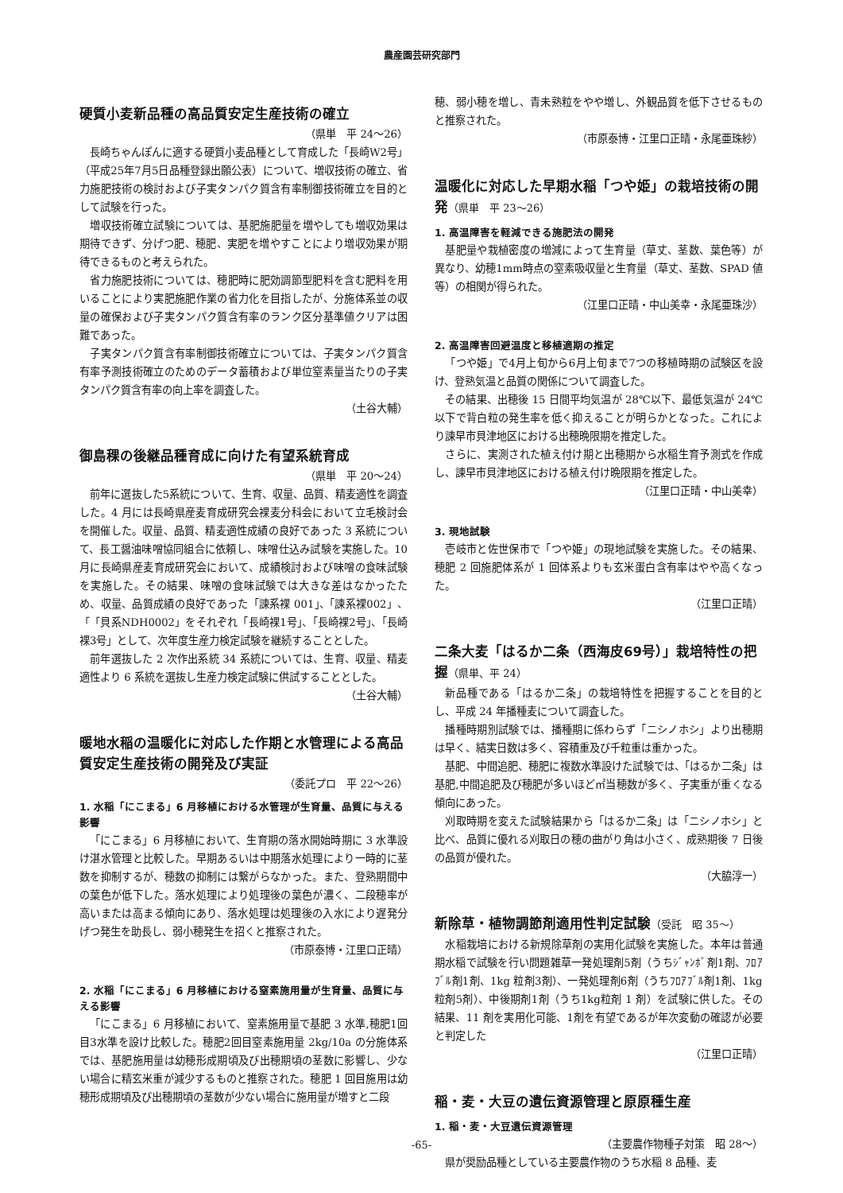農産園芸研究部門
硬質小麦新品種の高品質安定生産技術の確立
（県単　平 24～26）
長崎ちゃんぽんに適する硬質小麦品種として育成した「長崎W2号」（平成25年7月5日品種登録出願公表）について、増収技術の確立、省力施肥技術の検討および子実タンパク質含有率制御技術確立を目的として試験を行った。
増収技術確立試験については、基肥施肥量を増やしても増収効果は期待できず、分げつ肥、穂肥、実肥を増やすことにより増収効果が期待できるものと考えられた。
省力施肥技術については、穂肥時に肥効調節型肥料を含む肥料を用いることにより実肥施肥作業の省力化を目指したが、分施体系並の収量の確保および子実タンパク質含有率のランク区分基準値クリアは困難であった。
子実タンパク質含有率制御技術確立については、子実タンパク質含有率予測技術確立のためのデータ蓄積および単位窒素量当たりの子実タンパク質含有率の向上率を調査した。
（土谷大輔）
御島稞の後継品種育成に向けた有望系統育成
（県単　平 20～24）
前年に選抜した5系統について、生育、収量、品質、精麦適性を調査した。4 月には長崎県産麦育成研究会裸麦分科会において立毛検討会を開催した。収量、品質、精麦適性成績の良好であった 3 系統について、長工醤油味噌協同組合に依頼し、味噌仕込み試験を実施した。10 月に長崎県産麦育成研究会において、成績検討および味噌の食味試験を実施した。その結果、味噌の食味試験では大きな差はなかったため、収量、品質成績の良好であった「諫系裸 001」、「諫系裸002」、「「貝系NDH0002」をそれぞれ「長崎裸1号」、「長崎裸2号」、「長崎裸3号」として、次年度生産力検定試験を継続することとした。
前年選抜した 2 次作出系統 34 系統については、生育、収量、精麦適性より 6 系統を選抜し生産力検定試験に供試することとした。
（土谷大輔）
暖地水稲の温暖化に対応した作期と水管理による高品質安定生産技術の開発及び実証
（委託プロ　平 22～26）
1. 水稲「にこまる」6 月移植における水管理が生育量、品質に与える影響
「にこまる」6 月移植において、生育期の落水開始時期に 3 水準設け湛水管理と比較した。早期あるいは中期落水処理により一時的に茎数を抑制するが、穂数の抑制には繋がらなかった。また、登熟期間中の葉色が低下した。落水処理により処理後の葉色が濃く、二段穂率が高いまたは高まる傾向にあり、落水処理は処理後の入水により遅発分げつ発生を助長し、弱小穂発生を招くと推察された。
（市原泰博・江里口正晴）
2. 水稲「にこまる」6 月移植における窒素施用量が生育量、品質に与える影響
「にこまる」6 月移植において、窒素施用量で基肥 3 水準,穂肥1回目3水準を設け比較した。穂肥2回目窒素施用量 2kg/10a の分施体系では、基肥施用量は幼穂形成期頃及び出穂期頃の茎数に影響し、少ない場合に精玄米重が減少するものと推察された。穂肥 1 回目施用は幼穂形成期頃及び出穂期頃の茎数が少ない場合に施用量が増すと二段
穂、弱小穂を増し、青未熟粒をやや増し、外観品質を低下させるものと推察された。
（市原泰博・江里口正晴・永尾亜珠紗）
温暖化に対応した早期水稲「つや姫」の栽培技術の開発（県単　平 23～26）
1. 高温障害を軽減できる施肥法の開発
基肥量や栽植密度の増減によって生育量（草丈、茎数、葉色等）が異なり、幼穂1mm時点の窒素吸収量と生育量（草丈、茎数、SPAD 値等）の相関が得られた。
（江里口正晴・中山美幸・永尾亜珠沙）
2. 高温障害回避温度と移植適期の推定
「つや姫」で4月上旬から6月上旬まで7つの移植時期の試験区を設け、登熟気温と品質の関係について調査した。
その結果、出穂後 15 日間平均気温が 28℃以下、最低気温が 24℃以下で背白粒の発生率を低く抑えることが明らかとなった。これにより諫早市貝津地区における出穂晩限期を推定した。
さらに、実測された植え付け期と出穂期から水稲生育予測式を作成し、諫早市貝津地区における植え付け晩限期を推定した。
（江里口正晴・中山美幸）
3. 現地試験
壱岐市と佐世保市で「つや姫」の現地試験を実施した。その結果、穂肥 2 回施肥体系が 1 回体系よりも玄米蛋白含有率はやや高くなった。
（江里口正晴）
二条大麦「はるか二条（西海皮69号）」栽培特性の把握（県単、平 24）
新品種である「はるか二条」の栽培特性を把握することを目的とし、平成 24 年播種麦について調査した。
播種時期別試験では、播種期に係わらず「ニシノホシ」より出穂期は早く、結実日数は多く、容積重及び千粒重は重かった。
基肥、中間追肥、穂肥に複数水準設けた試験では、「はるか二条」は基肥,中間追肥及び穂肥が多いほど㎡当穂数が多く、子実重が重くなる傾向にあった。
刈取時期を変えた試験結果から「はるか二条」は「ニシノホシ」と比べ、品質に優れる刈取日の穂の曲がり角は小さく、成熟期後 7 日後の品質が優れた。
（大脇淳一）
新除草・植物調節剤適用性判定試験（受託　昭 35～）
水稲栽培における新規除草剤の実用化試験を実施した。本年は普通期水稲で試験を行い問題雑草一発処理剤5剤（うちｼﾞｬﾝﾎﾞ剤1剤、ﾌﾛｱﾌﾞﾙ剤1剤、1kg 粒剤3剤）、一発処理剤6剤（うちﾌﾛｱﾌﾞﾙ剤1剤、1kg粒剤5剤）、中後期剤1剤（うち1kg粒剤 1 剤）を試験に供した。その結果、11 剤を実用化可能、1剤を有望であるが年次変動の確認が必要と判定した
（江里口正晴）
稲・麦・大豆の遺伝資源管理と原原種生産
1. 稲・麦・大豆遺伝資源管理
（主要農作物種子対策　昭 28～）
県が奨励品種としている主要農作物のうち水稲 8 品種、麦
-65-